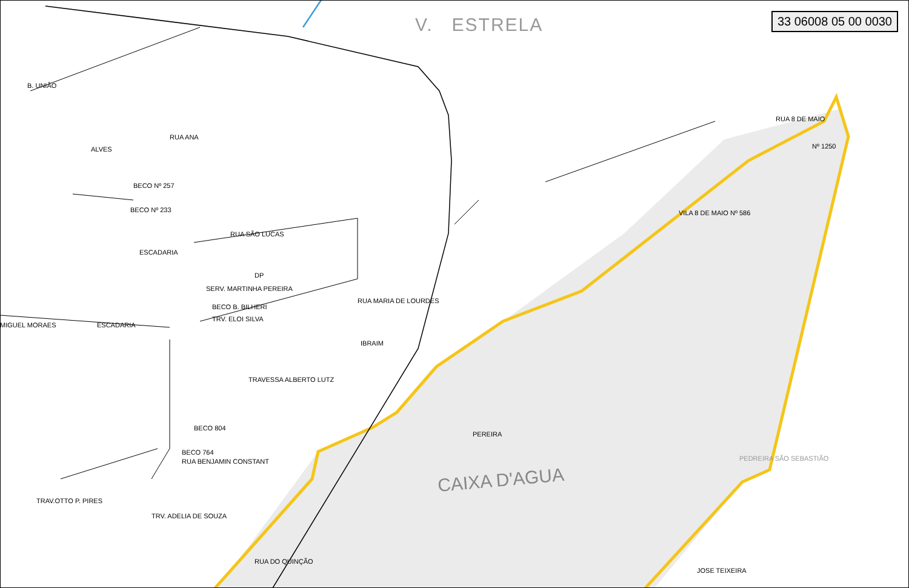V. ESTRELA 33 06008 05 00 0030
CAIXA D'AGUA
Nº 1250
VILA 8 DE MAIO Nº 586
RUA 8 DE MAIO
RUA ANA
RUA SÃO LUCAS
SERV. MARTINHA PEREIRA
BECO B. BILHERI
TRV. ELOI SILVA
TRAVESSA ALBERTO LUTZ
BECO 804
BECO 764
RUA BENJAMIN CONSTANT
TRAV.OTTO P. PIRES
TRV. ADELIA DE SOUZA
ESCADARIA
ESCADARIA
MIGUEL MORAES
BECO Nº 257
BECO Nº 233
DP
RUA MARIA DE LOURDES
IBRAIM
PEREIRA
RUA DO QUINÇÃO
PEDREIRA SÃO SEBASTIÃO
JOSE TEIXEIRA
B. UNIÃO
ALVES